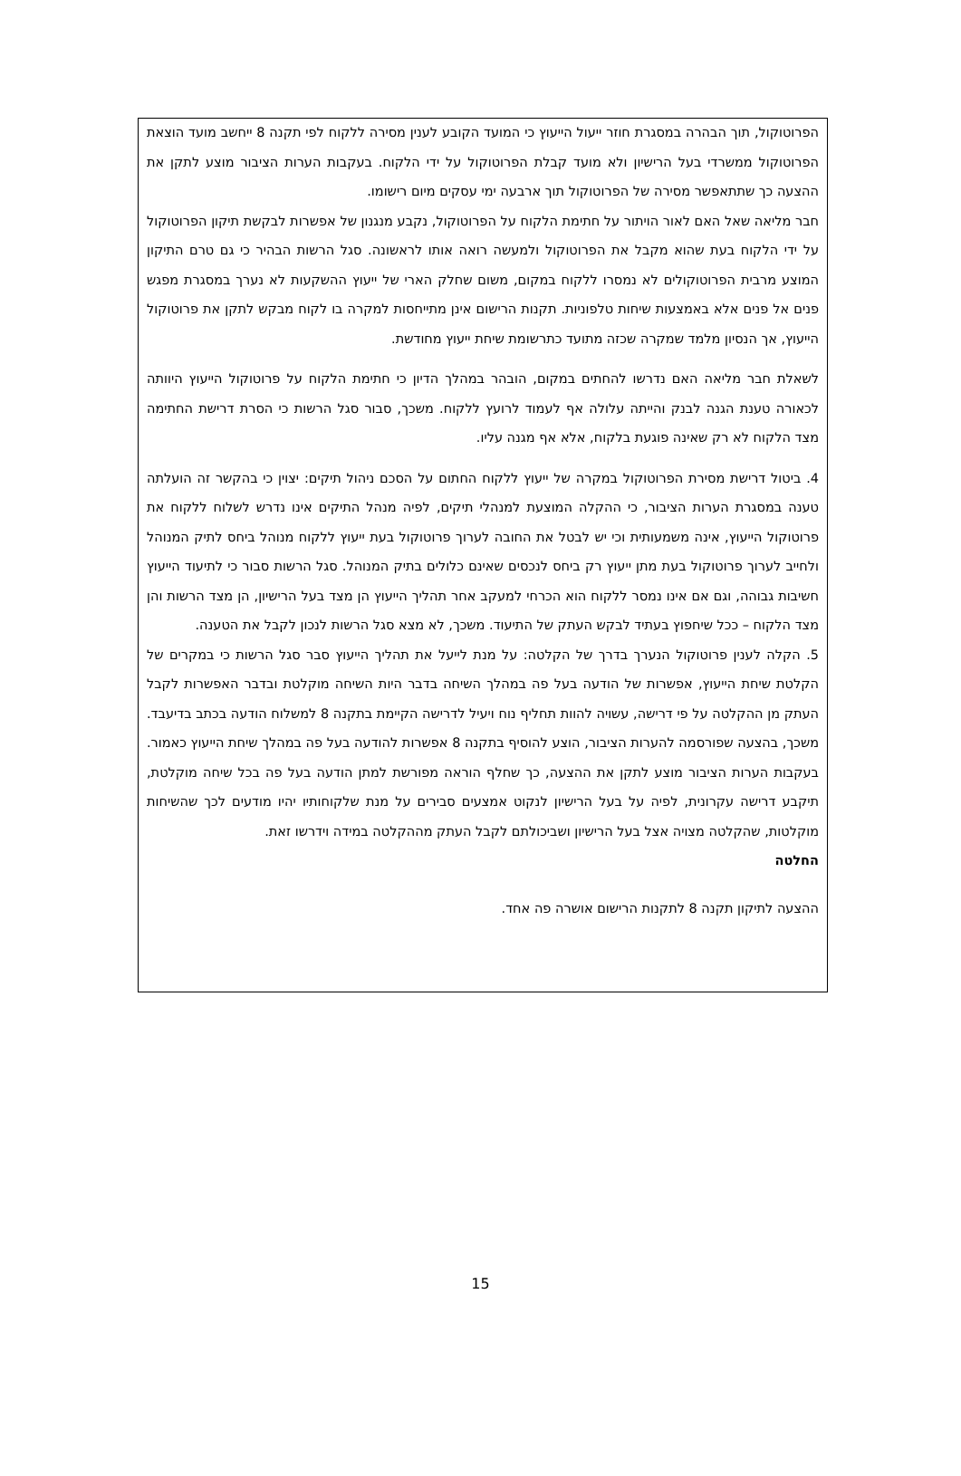הפרוטוקול, תוך הבהרה במסגרת חוזר ייעול הייעוץ כי המועד הקובע לענין מסירה ללקוח לפי תקנה 8 ייחשב מועד הוצאת הפרוטוקול ממשרדי בעל הרישיון ולא מועד קבלת הפרוטוקול על ידי הלקוח. בעקבות הערות הציבור מוצע לתקן את ההצעה כך שתתאפשר מסירה של הפרוטוקול תוך ארבעה ימי עסקים מיום רישומו.
חבר מליאה שאל האם לאור הויתור על חתימת הלקוח על הפרוטוקול, נקבע מנגנון של אפשרות לבקשת תיקון הפרוטוקול על ידי הלקוח בעת שהוא מקבל את הפרוטוקול ולמעשה רואה אותו לראשונה. סגל הרשות הבהיר כי גם טרם התיקון המוצע מרבית הפרוטוקולים לא נמסרו ללקוח במקום, משום שחלק הארי של ייעוץ ההשקעות לא נערך במסגרת מפגש פנים אל פנים אלא באמצעות שיחות טלפוניות. תקנות הרישום אינן מתייחסות למקרה בו לקוח מבקש לתקן את פרוטוקול הייעוץ, אך הנסיון מלמד שמקרה שכזה מתועד כתרשומת שיחת ייעוץ מחודשת.
לשאלת חבר מליאה האם נדרשו להחתים במקום, הובהר במהלך הדיון כי חתימת הלקוח על פרוטוקול הייעוץ היוותה לכאורה טענת הגנה לבנק והייתה עלולה אף לעמוד לרועץ ללקוח. משכך, סבור סגל הרשות כי הסרת דרישת החתימה מצד הלקוח לא רק שאינה פוגעת בלקוח, אלא אף מגנה עליו.
4. ביטול דרישת מסירת הפרוטוקול במקרה של ייעוץ ללקוח החתום על הסכם ניהול תיקים: יצוין כי בהקשר זה הועלתה טענה במסגרת הערות הציבור, כי ההקלה המוצעת למנהלי תיקים, לפיה מנהל התיקים אינו נדרש לשלוח ללקוח את פרוטוקול הייעוץ, אינה משמעותית וכי יש לבטל את החובה לערוך פרוטוקול בעת ייעוץ ללקוח מנוהל ביחס לתיק המנוהל ולחייב לערוך פרוטוקול בעת מתן ייעוץ רק ביחס לנכסים שאינם כלולים בתיק המנוהל. סגל הרשות סבור כי לתיעוד הייעוץ חשיבות גבוהה, וגם אם אינו נמסר ללקוח הוא הכרחי למעקב אחר תהליך הייעוץ הן מצד בעל הרישיון, הן מצד הרשות והן מצד הלקוח – ככל שיחפוץ בעתיד לבקש העתק של התיעוד. משכך, לא מצא סגל הרשות לנכון לקבל את הטענה.
5. הקלה לענין פרוטוקול הנערך בדרך של הקלטה: על מנת לייעל את תהליך הייעוץ סבר סגל הרשות כי במקרים של הקלטת שיחת הייעוץ, אפשרות של הודעה בעל פה במהלך השיחה בדבר היות השיחה מוקלטת ובדבר האפשרות לקבל העתק מן ההקלטה על פי דרישה, עשויה להוות תחליף נוח ויעיל לדרישה הקיימת בתקנה 8 למשלוח הודעה בכתב בדיעבד. משכך, בהצעה שפורסמה להערות הציבור, הוצע להוסיף בתקנה 8 אפשרות להודעה בעל פה במהלך שיחת הייעוץ כאמור. בעקבות הערות הציבור מוצע לתקן את ההצעה, כך שחלף הוראה מפורשת למתן הודעה בעל פה בכל שיחה מוקלטת, תיקבע דרישה עקרונית, לפיה על בעל הרישיון לנקוט אמצעים סבירים על מנת שלקוחותיו יהיו מודעים לכך שהשיחות מוקלטות, שהקלטה מצויה אצל בעל הרישיון ושביכולתם לקבל העתק מההקלטה במידה וידרשו זאת.
החלטה
ההצעה לתיקון תקנה 8 לתקנות הרישום אושרה פה אחד.
15